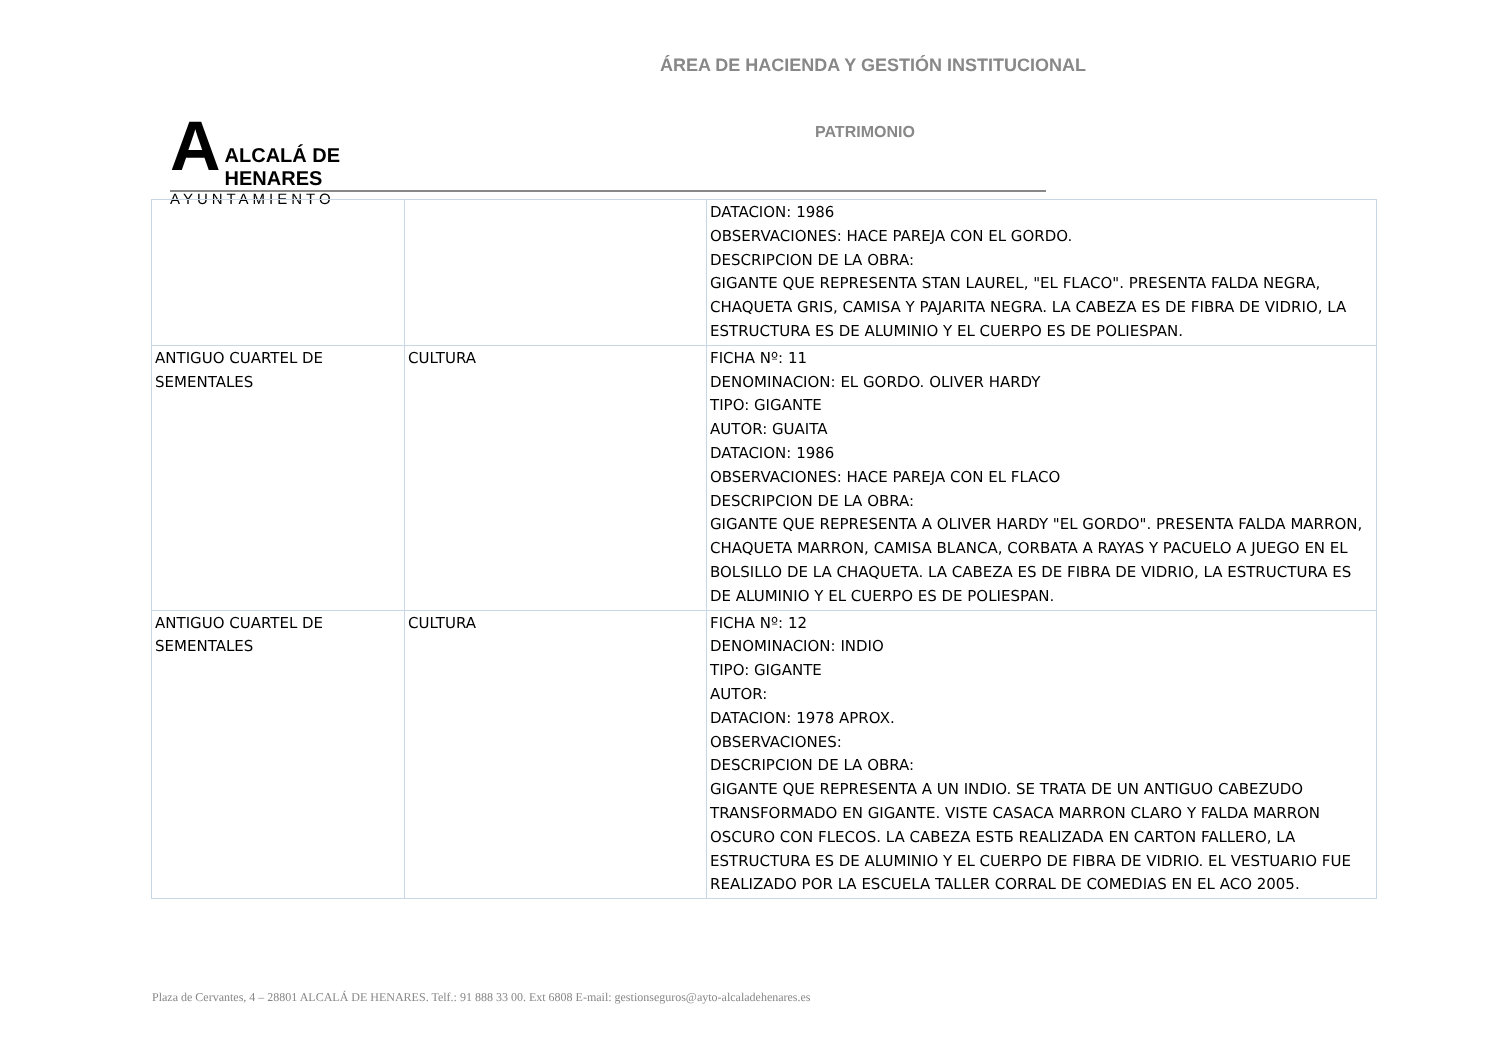ÁREA DE HACIENDA Y GESTIÓN INSTITUCIONAL
A
ALCALÁ DE HENARES
AYUNTAMIENTO
PATRIMONIO
| | | DATACION: 1986 OBSERVACIONES: HACE PAREJA CON EL GORDO. DESCRIPCION DE LA OBRA: GIGANTE QUE REPRESENTA STAN LAUREL, "EL FLACO". PRESENTA FALDA NEGRA, CHAQUETA GRIS, CAMISA Y PAJARITA NEGRA. LA CABEZA ES DE FIBRA DE VIDRIO, LA ESTRUCTURA ES DE ALUMINIO Y EL CUERPO ES DE POLIESPAN. |
| ANTIGUO CUARTEL DE SEMENTALES | CULTURA | FICHA Nº: 11 DENOMINACION: EL GORDO. OLIVER HARDY TIPO: GIGANTE AUTOR: GUAITA DATACION: 1986 OBSERVACIONES: HACE PAREJA CON EL FLACO DESCRIPCION DE LA OBRA: GIGANTE QUE REPRESENTA A OLIVER HARDY "EL GORDO". PRESENTA FALDA MARRON, CHAQUETA MARRON, CAMISA BLANCA, CORBATA A RAYAS Y PACUELO A JUEGO EN EL BOLSILLO DE LA CHAQUETA. LA CABEZA ES DE FIBRA DE VIDRIO, LA ESTRUCTURA ES DE ALUMINIO Y EL CUERPO ES DE POLIESPAN. |
| ANTIGUO CUARTEL DE SEMENTALES | CULTURA | FICHA Nº: 12 DENOMINACION: INDIO TIPO: GIGANTE AUTOR: DATACION: 1978 APROX. OBSERVACIONES: DESCRIPCION DE LA OBRA: GIGANTE QUE REPRESENTA A UN INDIO. SE TRATA DE UN ANTIGUO CABEZUDO TRANSFORMADO EN GIGANTE. VISTE CASACA MARRON CLARO Y FALDA MARRON OSCURO CON FLECOS. LA CABEZA ESTБ REALIZADA EN CARTON FALLERO, LA ESTRUCTURA ES DE ALUMINIO Y EL CUERPO DE FIBRA DE VIDRIO. EL VESTUARIO FUE REALIZADO POR LA ESCUELA TALLER CORRAL DE COMEDIAS EN EL ACO 2005. |
Plaza de Cervantes, 4 – 28801 ALCALÁ DE HENARES. Telf.: 91 888 33 00. Ext 6808 E-mail: gestionseguros@ayto-alcaladehenares.es